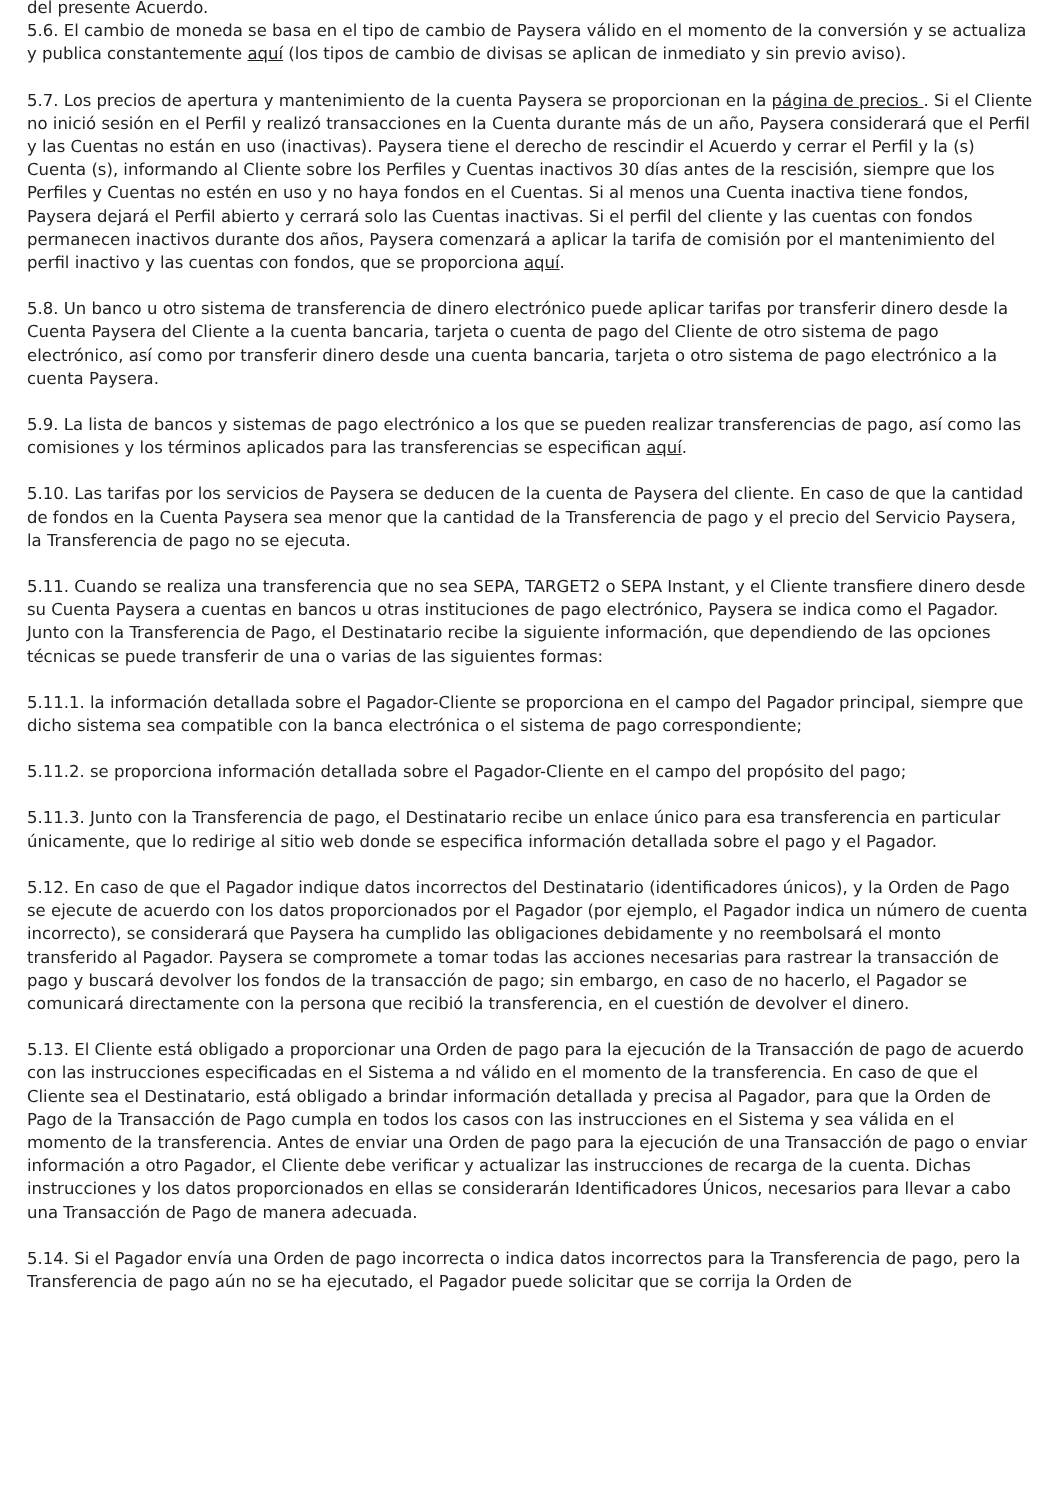del presente Acuerdo.
5.6. El cambio de moneda se basa en el tipo de cambio de Paysera válido en el momento de la conversión y se actualiza y publica constantemente aquí (los tipos de cambio de divisas se aplican de inmediato y sin previo aviso).
5.7. Los precios de apertura y mantenimiento de la cuenta Paysera se proporcionan en la página de precios . Si el Cliente no inició sesión en el Perfil y realizó transacciones en la Cuenta durante más de un año, Paysera considerará que el Perfil y las Cuentas no están en uso (inactivas). Paysera tiene el derecho de rescindir el Acuerdo y cerrar el Perfil y la (s) Cuenta (s), informando al Cliente sobre los Perfiles y Cuentas inactivos 30 días antes de la rescisión, siempre que los Perfiles y Cuentas no estén en uso y no haya fondos en el Cuentas. Si al menos una Cuenta inactiva tiene fondos, Paysera dejará el Perfil abierto y cerrará solo las Cuentas inactivas. Si el perfil del cliente y las cuentas con fondos permanecen inactivos durante dos años, Paysera comenzará a aplicar la tarifa de comisión por el mantenimiento del perfil inactivo y las cuentas con fondos, que se proporciona aquí.
5.8. Un banco u otro sistema de transferencia de dinero electrónico puede aplicar tarifas por transferir dinero desde la Cuenta Paysera del Cliente a la cuenta bancaria, tarjeta o cuenta de pago del Cliente de otro sistema de pago electrónico, así como por transferir dinero desde una cuenta bancaria, tarjeta o otro sistema de pago electrónico a la cuenta Paysera.
5.9. La lista de bancos y sistemas de pago electrónico a los que se pueden realizar transferencias de pago, así como las comisiones y los términos aplicados para las transferencias se especifican aquí.
5.10. Las tarifas por los servicios de Paysera se deducen de la cuenta de Paysera del cliente. En caso de que la cantidad de fondos en la Cuenta Paysera sea menor que la cantidad de la Transferencia de pago y el precio del Servicio Paysera, la Transferencia de pago no se ejecuta.
5.11. Cuando se realiza una transferencia que no sea SEPA, TARGET2 o SEPA Instant, y el Cliente transfiere dinero desde su Cuenta Paysera a cuentas en bancos u otras instituciones de pago electrónico, Paysera se indica como el Pagador. Junto con la Transferencia de Pago, el Destinatario recibe la siguiente información, que dependiendo de las opciones técnicas se puede transferir de una o varias de las siguientes formas:
5.11.1. la información detallada sobre el Pagador-Cliente se proporciona en el campo del Pagador principal, siempre que dicho sistema sea compatible con la banca electrónica o el sistema de pago correspondiente;
5.11.2. se proporciona información detallada sobre el Pagador-Cliente en el campo del propósito del pago;
5.11.3. Junto con la Transferencia de pago, el Destinatario recibe un enlace único para esa transferencia en particular únicamente, que lo redirige al sitio web donde se especifica información detallada sobre el pago y el Pagador.
5.12. En caso de que el Pagador indique datos incorrectos del Destinatario (identificadores únicos), y la Orden de Pago se ejecute de acuerdo con los datos proporcionados por el Pagador (por ejemplo, el Pagador indica un número de cuenta incorrecto), se considerará que Paysera ha cumplido las obligaciones debidamente y no reembolsará el monto transferido al Pagador. Paysera se compromete a tomar todas las acciones necesarias para rastrear la transacción de pago y buscará devolver los fondos de la transacción de pago; sin embargo, en caso de no hacerlo, el Pagador se comunicará directamente con la persona que recibió la transferencia, en el cuestión de devolver el dinero.
5.13. El Cliente está obligado a proporcionar una Orden de pago para la ejecución de la Transacción de pago de acuerdo con las instrucciones especificadas en el Sistema a nd válido en el momento de la transferencia. En caso de que el Cliente sea el Destinatario, está obligado a brindar información detallada y precisa al Pagador, para que la Orden de Pago de la Transacción de Pago cumpla en todos los casos con las instrucciones en el Sistema y sea válida en el momento de la transferencia. Antes de enviar una Orden de pago para la ejecución de una Transacción de pago o enviar información a otro Pagador, el Cliente debe verificar y actualizar las instrucciones de recarga de la cuenta. Dichas instrucciones y los datos proporcionados en ellas se considerarán Identificadores Únicos, necesarios para llevar a cabo una Transacción de Pago de manera adecuada.
5.14. Si el Pagador envía una Orden de pago incorrecta o indica datos incorrectos para la Transferencia de pago, pero la Transferencia de pago aún no se ha ejecutado, el Pagador puede solicitar que se corrija la Orden de